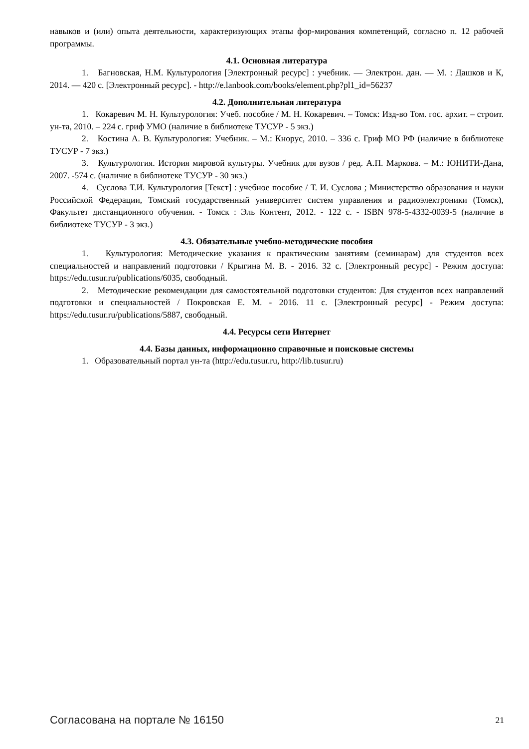навыков и (или) опыта деятельности, характеризующих этапы фор-мирования компетенций, согласно п. 12 рабочей программы.
4.1. Основная литература
1. Багновская, Н.М. Культурология [Электронный ресурс] : учебник. — Электрон. дан. — М. : Дашков и К, 2014. — 420 с. [Электронный ресурс]. - http://e.lanbook.com/books/element.php?pl1_id=56237
4.2. Дополнительная литература
1. Кокаревич М. Н. Культурология: Учеб. пособие / М. Н. Кокаревич. – Томск: Изд-во Том. гос. архит. – строит. ун-та, 2010. – 224 с. гриф УМО (наличие в библиотеке ТУСУР - 5 экз.)
2. Костина А. В. Культурология: Учебник. – М.: Кнорус, 2010. – 336 с. Гриф МО РФ (наличие в библиотеке ТУСУР - 7 экз.)
3. Культурология. История мировой культуры. Учебник для вузов / ред. А.П. Маркова. – М.: ЮНИТИ-Дана, 2007. -574 с. (наличие в библиотеке ТУСУР - 30 экз.)
4. Суслова Т.И. Культурология [Текст] : учебное пособие / Т. И. Суслова ; Министерство образования и науки Российской Федерации, Томский государственный университет систем управления и радиоэлектроники (Томск), Факультет дистанционного обучения. - Томск : Эль Контент, 2012. - 122 с. - ISBN 978-5-4332-0039-5 (наличие в библиотеке ТУСУР - 3 экз.)
4.3. Обязательные учебно-методические пособия
1. Культурология: Методические указания к практическим занятиям (семинарам) для студентов всех специальностей и направлений подготовки / Крыгина М. В. - 2016. 32 с. [Электронный ресурс] - Режим доступа: https://edu.tusur.ru/publications/6035, свободный.
2. Методические рекомендации для самостоятельной подготовки студентов: Для студентов всех направлений подготовки и специальностей / Покровская Е. М. - 2016. 11 с. [Электронный ресурс] - Режим доступа: https://edu.tusur.ru/publications/5887, свободный.
4.4. Ресурсы сети Интернет
4.4. Базы данных, информационно справочные и поисковые системы
1. Образовательный портал ун-та (http://edu.tusur.ru, http://lib.tusur.ru)
Согласована на портале № 16150 21